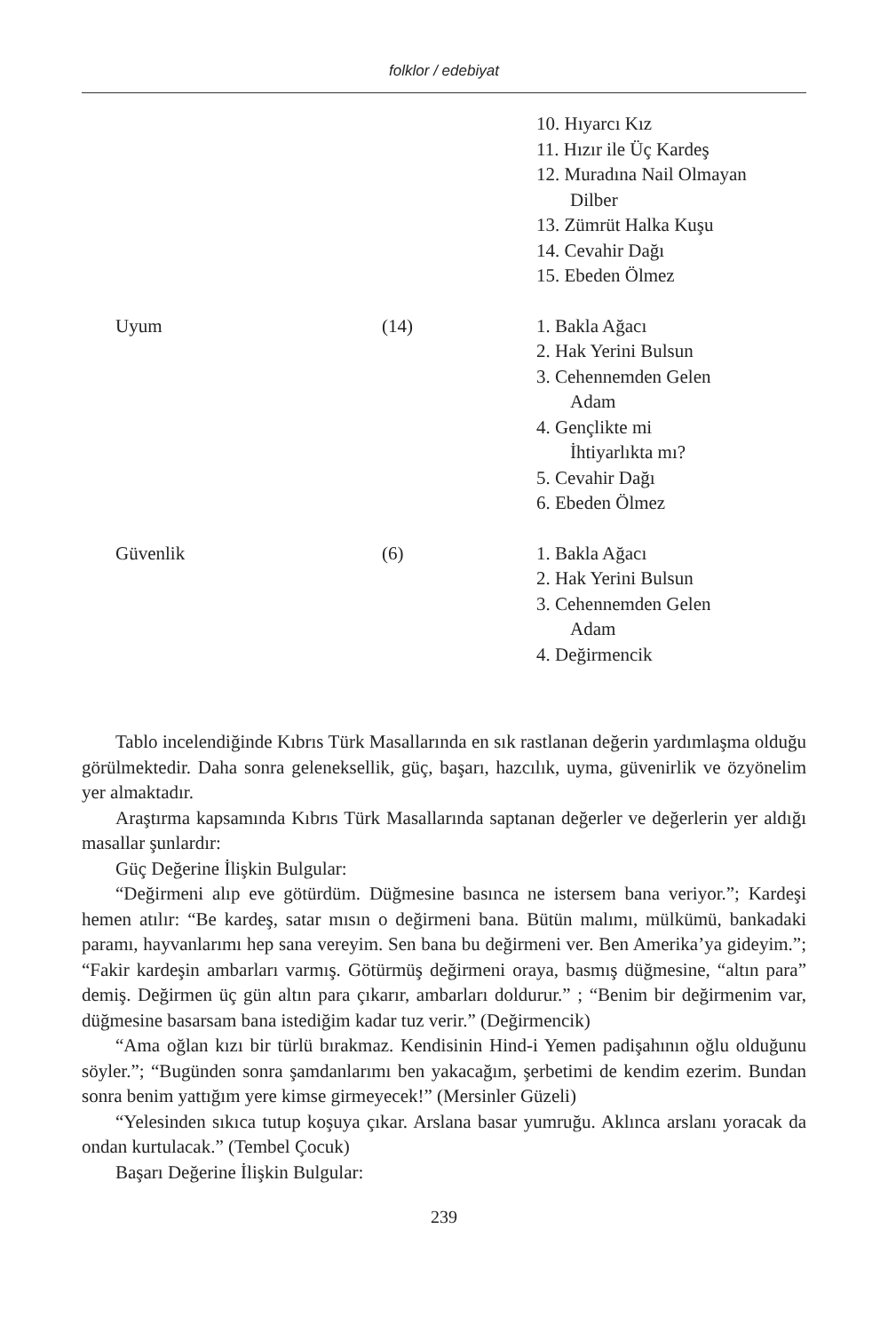folklor / edebiyat
| | | 10. Hıyarcı Kız 11. Hızır ile Üç Kardeş 12. Muradına Nail Olmayan Dilber 13. Zümrüt Halka Kuşu 14. Cevahir Dağı 15. Ebeden Ölmez |
| Uyum | (14) | 1. Bakla Ağacı 2. Hak Yerini Bulsun 3. Cehennemden Gelen Adam 4. Gençlikte mi İhtiyarlıkta mı? 5. Cevahir Dağı 6. Ebeden Ölmez |
| Güvenlik | (6) | 1. Bakla Ağacı 2. Hak Yerini Bulsun 3. Cehennemden Gelen Adam 4. Değirmencik |
Tablo incelendiğinde Kıbrıs Türk Masallarında en sık rastlanan değerin yardımlaşma olduğu görülmektedir. Daha sonra geleneksellik, güç, başarı, hazcılık, uyma, güvenirlik ve özyönelim yer almaktadır.
Araştırma kapsamında Kıbrıs Türk Masallarında saptanan değerler ve değerlerin yer aldığı masallar şunlardır:
Güç Değerine İlişkin Bulgular:
“Değirmeni alıp eve götürdüm. Düğmesine basınca ne istersem bana veriyor.”; Kardeşi hemen atılır: “Be kardeş, satar mısın o değirmeni bana. Bütün malımı, mülkümü, bankadaki paramı, hayvanlarımı hep sana vereyim. Sen bana bu değirmeni ver. Ben Amerika’ya gideyim.”; “Fakir kardeşin ambarları varmış. Götürmüş değirmeni oraya, basmış düğmesine, “altın para” demiş. Değirmen üç gün altın para çıkarır, ambarları doldurur.” ; “Benim bir değirmenim var, düğmesine basarsam bana istediğim kadar tuz verir.” (Değirmencik)
“Ama oğlan kızı bir türlü bırakmaz. Kendisinin Hind-i Yemen padişahının oğlu olduğunu söyler.”; “Bugünden sonra şamdanlarımı ben yakacağım, şerbetimi de kendim ezerim. Bundan sonra benim yattığım yere kimse girmeyecek!” (Mersinler Güzeli)
“Yelesinden sıkıca tutup koşuya çıkar. Arslana basar yumruğu. Aklınca arslanı yoracak da ondan kurtulacak.” (Tembel Çocuk)
Başarı Değerine İlişkin Bulgular:
239